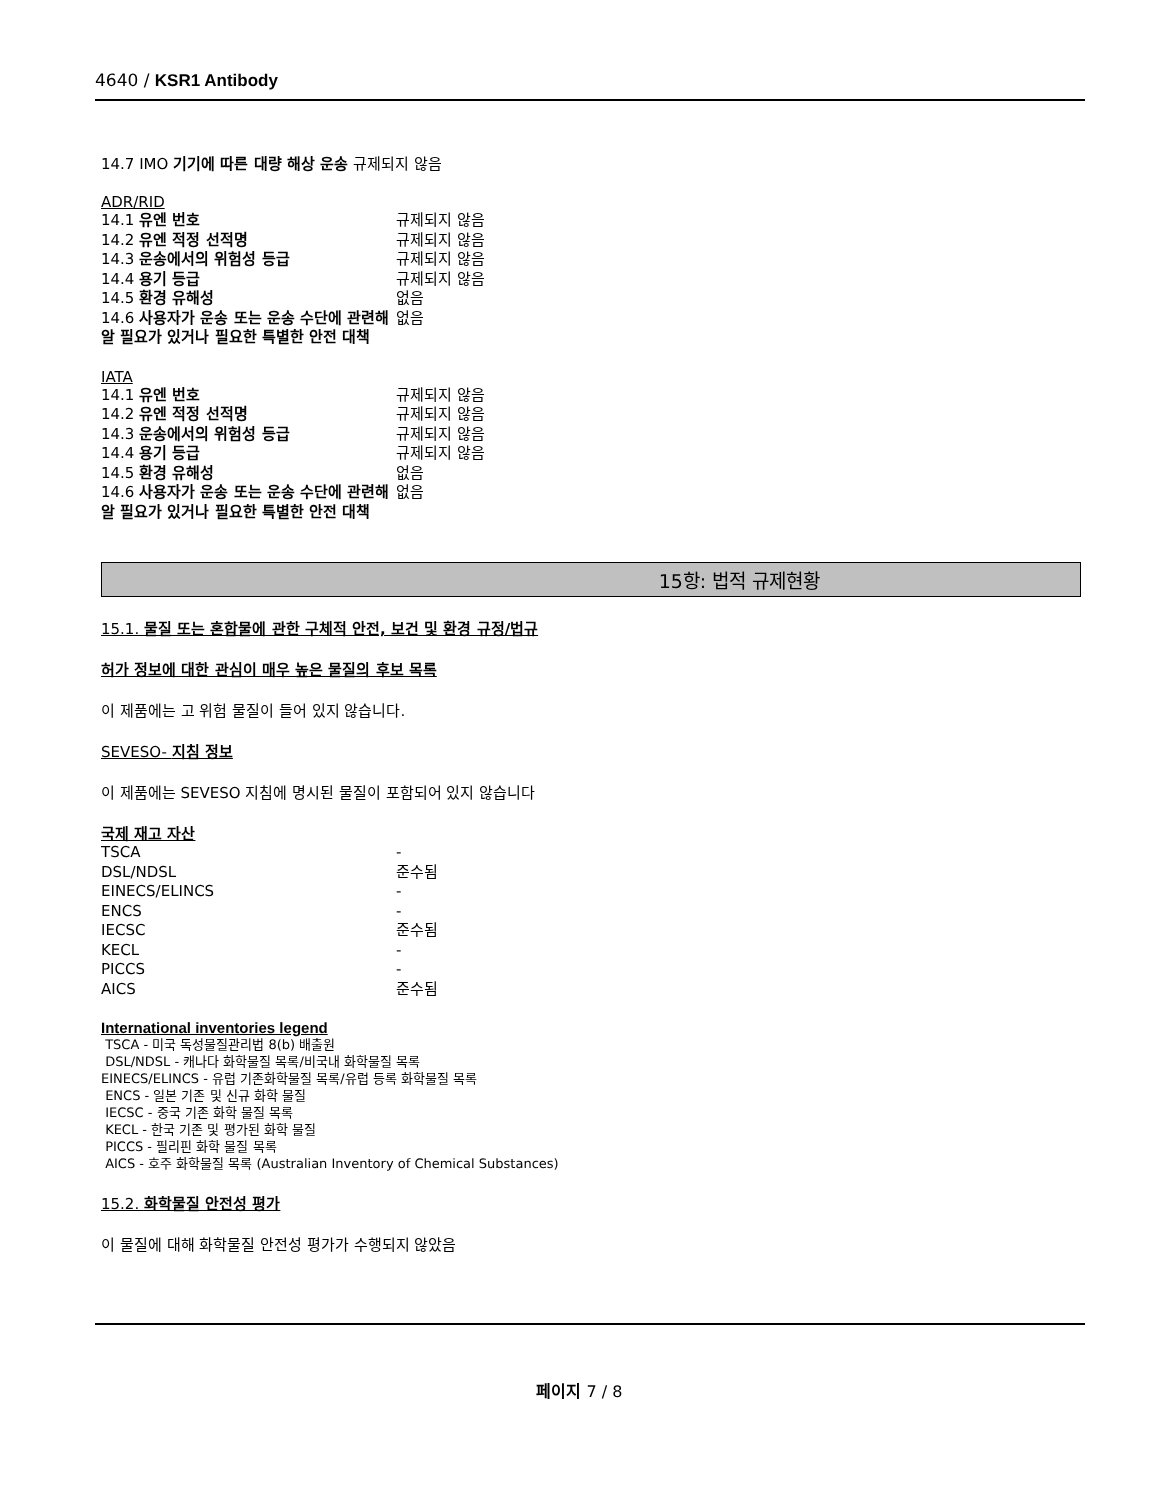4640 / KSR1 Antibody
14.7 IMO 기기에 따른 대량 해상 운송 규제되지 않음
ADR/RID
| 14.1 유엔 번호 | 규제되지 않음 |
| 14.2 유엔 적정 선적명 | 규제되지 않음 |
| 14.3 운송에서의 위험성 등급 | 규제되지 않음 |
| 14.4 용기 등급 | 규제되지 않음 |
| 14.5 환경 유해성 | 없음 |
| 14.6 사용자가 운송 또는 운송 수단에 관련해 알 필요가 있거나 필요한 특별한 안전 대책 | 없음 |
IATA
| 14.1 유엔 번호 | 규제되지 않음 |
| 14.2 유엔 적정 선적명 | 규제되지 않음 |
| 14.3 운송에서의 위험성 등급 | 규제되지 않음 |
| 14.4 용기 등급 | 규제되지 않음 |
| 14.5 환경 유해성 | 없음 |
| 14.6 사용자가 운송 또는 운송 수단에 관련해 알 필요가 있거나 필요한 특별한 안전 대책 | 없음 |
15항: 법적 규제현황
15.1. 물질 또는 혼합물에 관한 구체적 안전, 보건 및 환경 규정/법규
허가 정보에 대한 관심이 매우 높은 물질의 후보 목록
이 제품에는 고 위험 물질이 들어 있지 않습니다.
SEVESO- 지침 정보
이 제품에는 SEVESO 지침에 명시된 물질이 포함되어 있지 않습니다
국제 재고 자산
| TSCA | - |
| DSL/NDSL | 준수됨 |
| EINECS/ELINCS | - |
| ENCS | - |
| IECSC | 준수됨 |
| KECL | - |
| PICCS | - |
| AICS | 준수됨 |
International inventories legend
TSCA - 미국 독성물질관리법 8(b) 배출원
DSL/NDSL - 캐나다 화학물질 목록/비국내 화학물질 목록
EINECS/ELINCS - 유럽 기존화학물질 목록/유럽 등록 화학물질 목록
ENCS - 일본 기존 및 신규 화학 물질
IECSC - 중국 기존 화학 물질 목록
KECL - 한국 기존 및 평가된 화학 물질
PICCS - 필리핀 화학 물질 목록
AICS - 호주 화학물질 목록 (Australian Inventory of Chemical Substances)
15.2. 화학물질 안전성 평가
이 물질에 대해 화학물질 안전성 평가가 수행되지 않았음
페이지 7 / 8